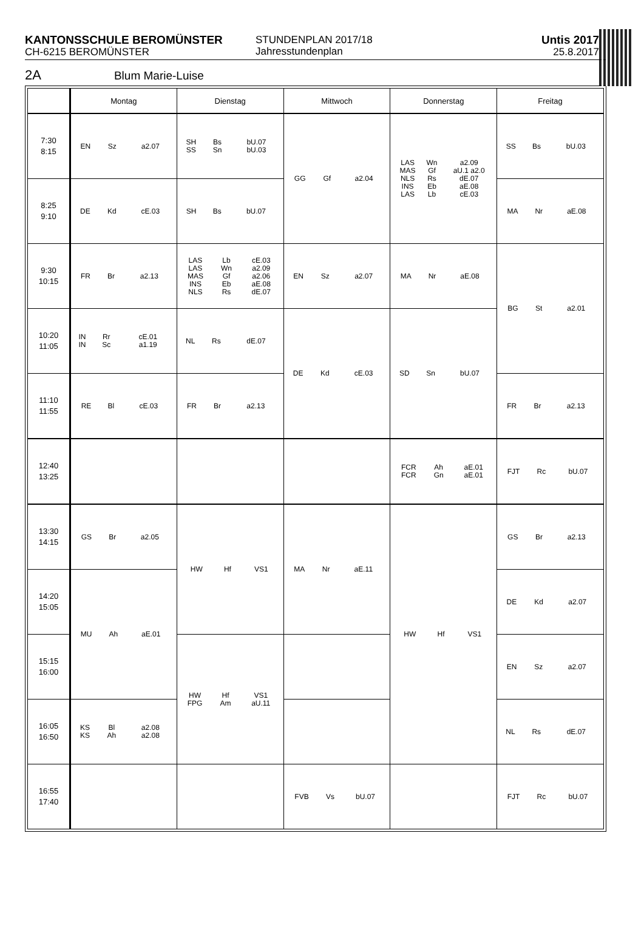KANTONSSCHULE BEROMÜNSTER
CH-6215 BEROMÜNSTER
STUNDENPLAN 2017/18
Jahresstundenplan
Untis 2017
25.8.2017
2A Blum Marie-Luise
| | Montag | Dienstag | Mittwoch | Donnerstag | Freitag |
| --- | --- | --- | --- | --- | --- |
| 7:30 8:15 | / EN / Sz / a2.07 / | / SH / Bs / bU.07 / / SS / Sn / bU.03 / | / GG / Gf / a2.04 / | / LAS / Wn / a2.09 / / MAS / Gf / aU.1 a2.0 / / NLS / Rs / dE.07 / / INS / Eb / aE.08 / / LAS / Lb / cE.03 / | / SS / Bs / bU.03 / |
| 8:25 9:10 | / DE / Kd / cE.03 / | / SH / Bs / bU.07 / | | | / MA / Nr / aE.08 / |
| 9:30 10:15 | / FR / Br / a2.13 / | / LAS / Lb / cE.03 / / LAS / Wn / a2.09 / / MAS / Gf / a2.06 / / INS / Eb / aE.08 / / NLS / Rs / dE.07 / | / EN / Sz / a2.07 / | / MA / Nr / aE.08 / | / BG / St / a2.01 / |
| 10:20 11:05 | / IN / Rr / cE.01 / / IN / Sc / a1.19 / | / NL / Rs / dE.07 / | / DE / Kd / cE.03 / | / SD / Sn / bU.07 / | |
| 11:10 11:55 | / RE / Bl / cE.03 / | / FR / Br / a2.13 / | | | / FR / Br / a2.13 / |
| 12:40 13:25 | | | | / FCR / Ah / aE.01 / / FCR / Gn / aE.01 / | / FJT / Rc / bU.07 / |
| 13:30 14:15 | / GS / Br / a2.05 / | / HW / Hf / VS1 / | / MA / Nr / aE.11 / | / HW / Hf / VS1 / | / GS / Br / a2.13 / |
| 14:20 15:05 | / MU / Ah / aE.01 / | | | | / DE / Kd / a2.07 / |
| 15:15 16:00 | | / HW / Hf / VS1 / / FPG / Am / aU.11 / | | | / EN / Sz / a2.07 / |
| 16:05 16:50 | / KS / Bl / a2.08 / / KS / Ah / a2.08 / | | | | / NL / Rs / dE.07 / |
| 16:55 17:40 | | | / FVB / Vs / bU.07 / | | / FJT / Rc / bU.07 / |